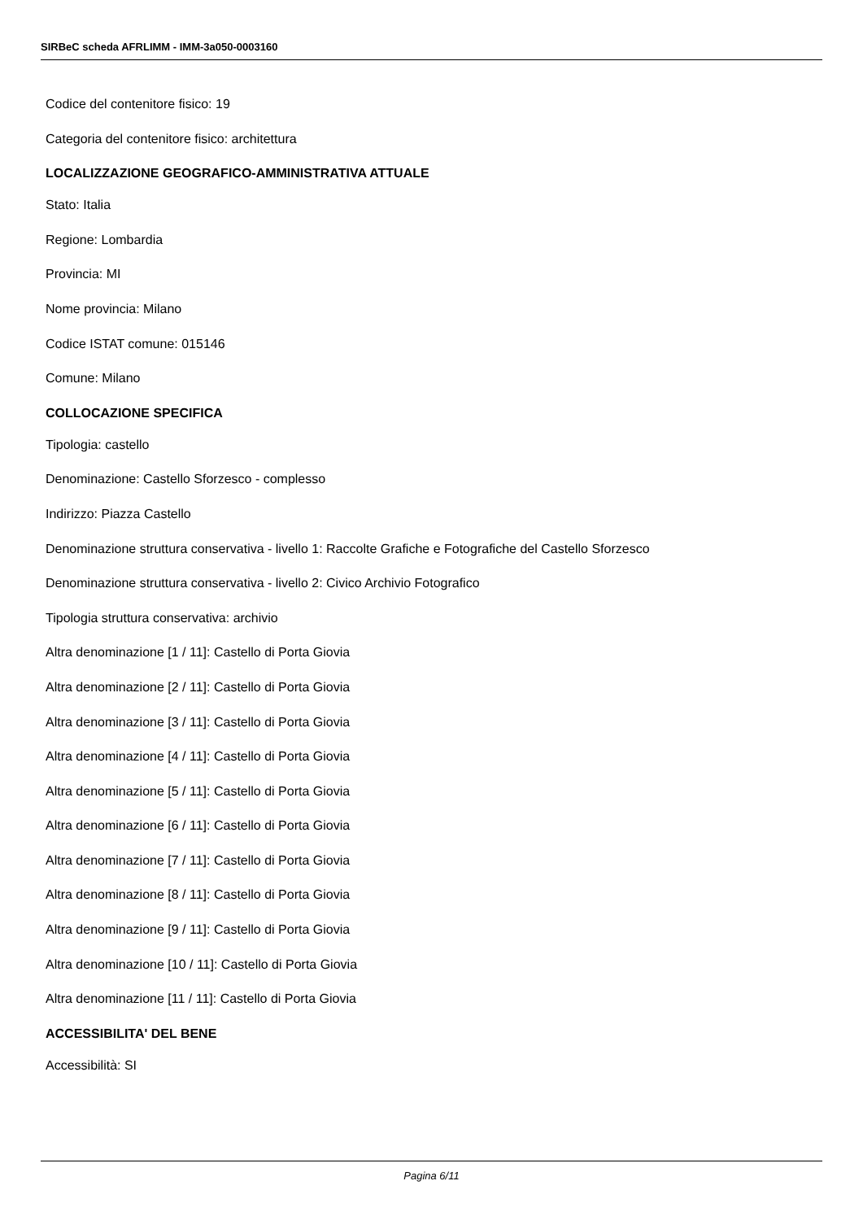SIRBeC scheda AFRLIMM - IMM-3a050-0003160
Codice del contenitore fisico: 19
Categoria del contenitore fisico: architettura
LOCALIZZAZIONE GEOGRAFICO-AMMINISTRATIVA ATTUALE
Stato: Italia
Regione: Lombardia
Provincia: MI
Nome provincia: Milano
Codice ISTAT comune: 015146
Comune: Milano
COLLOCAZIONE SPECIFICA
Tipologia: castello
Denominazione: Castello Sforzesco - complesso
Indirizzo: Piazza Castello
Denominazione struttura conservativa - livello 1: Raccolte Grafiche e Fotografiche del Castello Sforzesco
Denominazione struttura conservativa - livello 2: Civico Archivio Fotografico
Tipologia struttura conservativa: archivio
Altra denominazione [1 / 11]: Castello di Porta Giovia
Altra denominazione [2 / 11]: Castello di Porta Giovia
Altra denominazione [3 / 11]: Castello di Porta Giovia
Altra denominazione [4 / 11]: Castello di Porta Giovia
Altra denominazione [5 / 11]: Castello di Porta Giovia
Altra denominazione [6 / 11]: Castello di Porta Giovia
Altra denominazione [7 / 11]: Castello di Porta Giovia
Altra denominazione [8 / 11]: Castello di Porta Giovia
Altra denominazione [9 / 11]: Castello di Porta Giovia
Altra denominazione [10 / 11]: Castello di Porta Giovia
Altra denominazione [11 / 11]: Castello di Porta Giovia
ACCESSIBILITA' DEL BENE
Accessibilità: SI
Pagina 6/11